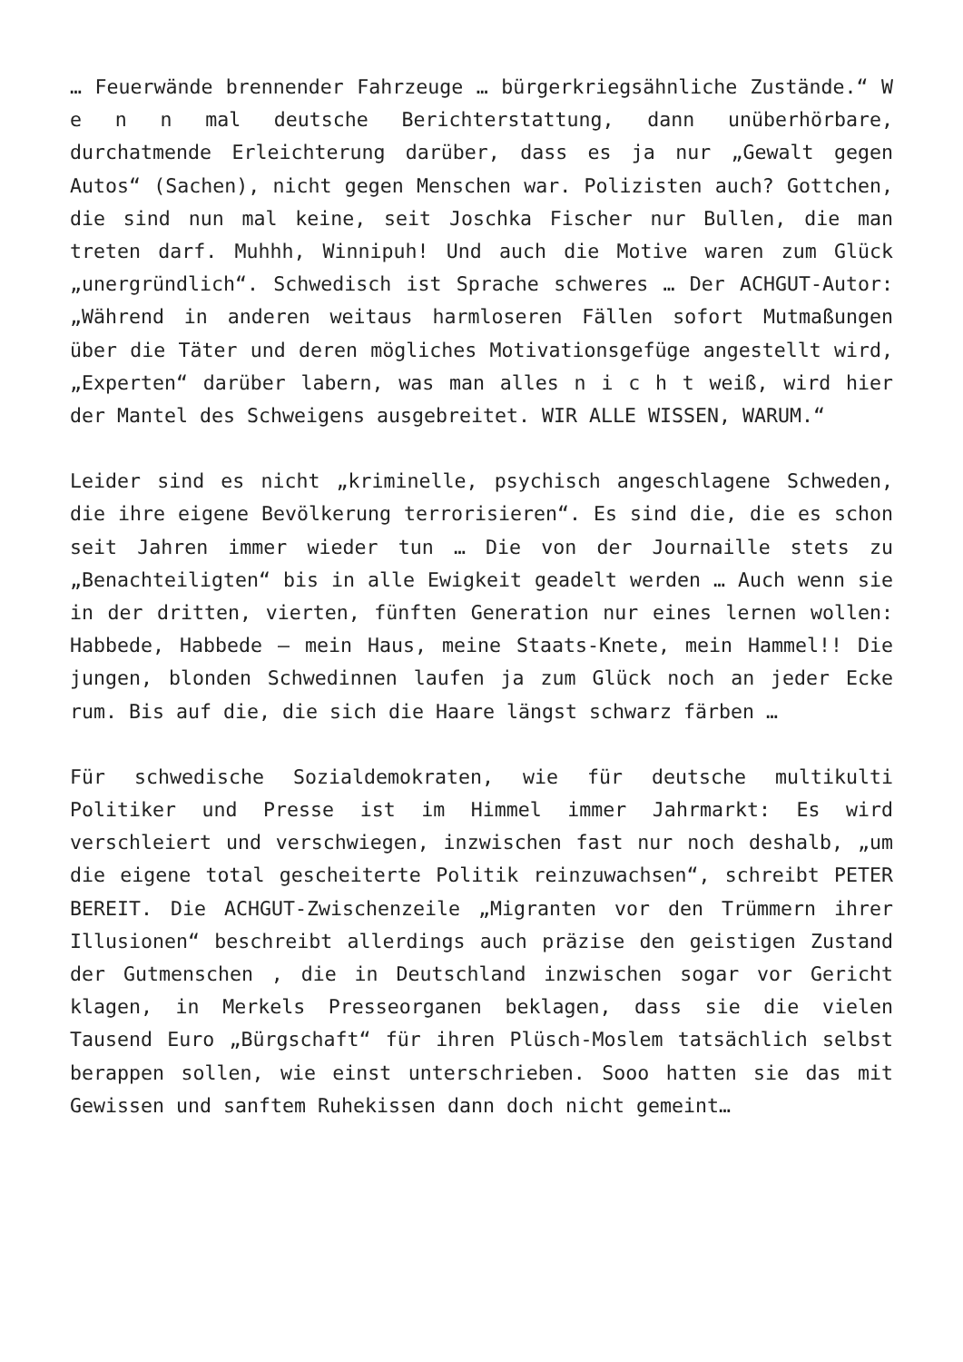… Feuerwände brennender Fahrzeuge … bürgerkriegsähnliche Zustände.“ W e n n mal deutsche Berichterstattung, dann unüberhörbare, durchatmende Erleichterung darüber, dass es ja nur „Gewalt gegen Autos“ (Sachen), nicht gegen Menschen war. Polizisten auch? Gottchen, die sind nun mal keine, seit Joschka Fischer nur Bullen, die man treten darf. Muhhh, Winnipuh! Und auch die Motive waren zum Glück „unergründlich“. Schwedisch ist Sprache schweres … Der ACHGUT-Autor: „Während in anderen weitaus harmloseren Fällen sofort Mutmaßungen über die Täter und deren mögliches Motivationsgefüge angestellt wird, „Experten“ darüber labern, was man alles n i c h t weiß, wird hier der Mantel des Schweigens ausgebreitet. WIR ALLE WISSEN, WARUM.“
Leider sind es nicht „kriminelle, psychisch angeschlagene Schweden, die ihre eigene Bevölkerung terrorisieren“. Es sind die, die es schon seit Jahren immer wieder tun … Die von der Journaille stets zu „Benachteiligten“ bis in alle Ewigkeit geadelt werden … Auch wenn sie in der dritten, vierten, fünften Generation nur eines lernen wollen: Habbede, Habbede – mein Haus, meine Staats-Knete, mein Hammel!! Die jungen, blonden Schwedinnen laufen ja zum Glück noch an jeder Ecke rum. Bis auf die, die sich die Haare längst schwarz färben …
Für schwedische Sozialdemokraten, wie für deutsche multikulti Politiker und Presse ist im Himmel immer Jahrmarkt: Es wird verschleiert und verschwiegen, inzwischen fast nur noch deshalb, „um die eigene total gescheiterte Politik reinzuwachsen“, schreibt PETER BEREIT. Die ACHGUT-Zwischenzeile „Migranten vor den Trümmern ihrer Illusionen“ beschreibt allerdings auch präzise den geistigen Zustand der Gutmenschen , die in Deutschland inzwischen sogar vor Gericht klagen, in Merkels Presseorganen beklagen, dass sie die vielen Tausend Euro „Bürgschaft“ für ihren Plüsch-Moslem tatsächlich selbst berappen sollen, wie einst unterschrieben. Sooo hatten sie das mit Gewissen und sanftem Ruhekissen dann doch nicht gemeint…